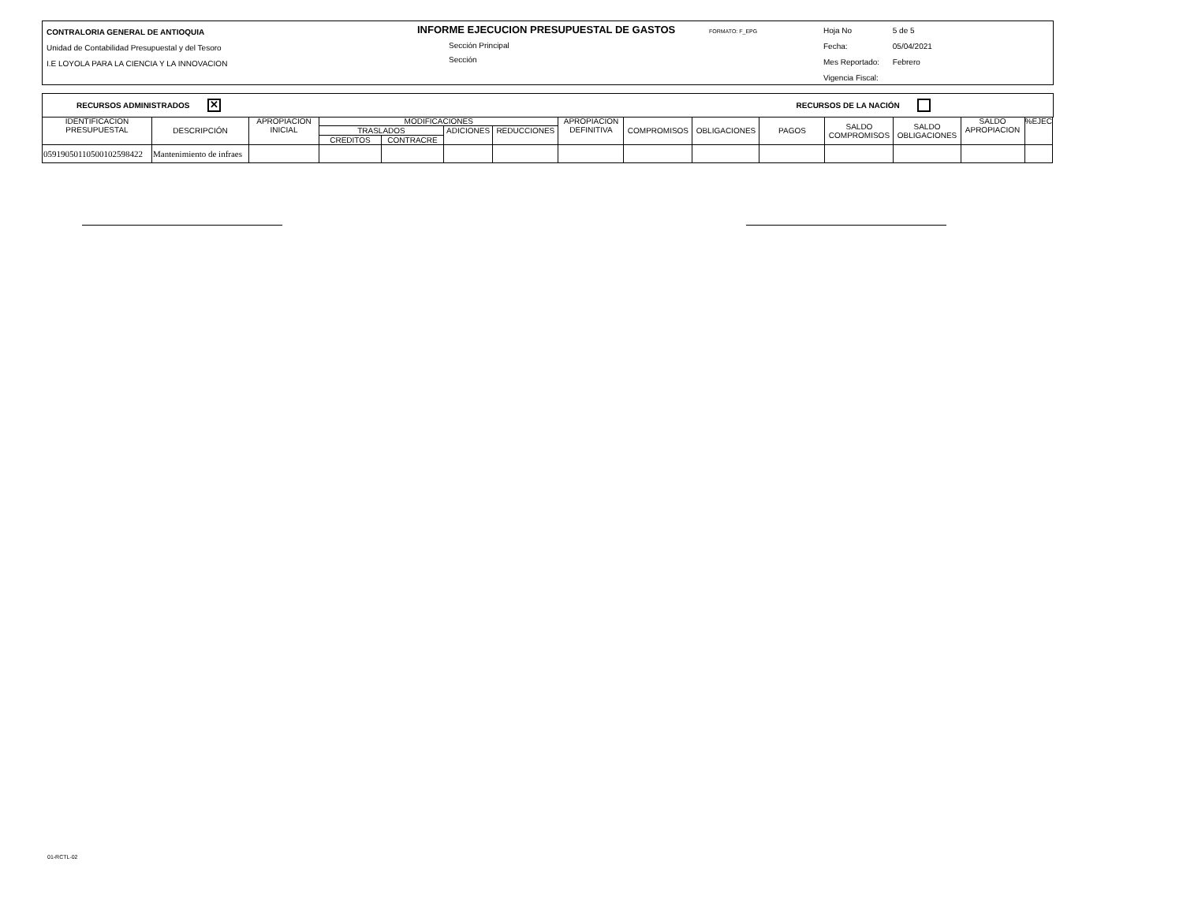CONTRALORIA GENERAL DE ANTIOQUIA
Unidad de Contabilidad Presupuestal y del Tesoro
I.E LOYOLA PARA LA CIENCIA Y LA INNOVACION
INFORME EJECUCION PRESUPUESTAL DE GASTOS FORMATO: F_EPG
Sección Principal
Sección
Hoja No 5 de 5
Fecha: 05/04/2021
Mes Reportado: Febrero
Vigencia Fiscal:
RECURSOS ADMINISTRADOS ✕ RECURSOS DE LA NACIÓN
| IDENTIFICACION PRESUPUESTAL | DESCRIPCIÓN | APROPIACION INICIAL | MODIFICACIONES | | | | APROPIACION DEFINITIVA | COMPROMISOS | OBLIGACIONES | PAGOS | SALDO COMPROMISOS | SALDO OBLIGACIONES | SALDO APROPIACION | %EJEC |
| --- | --- | --- | --- | --- | --- | --- | --- | --- | --- | --- | --- | --- | --- | --- |
| | | | TRASLADOS | | ADICIONES | REDUCCIONES | | | | | | | | |
| | | | CREDITOS | CONTRACRE | | | | | | | | | | |
| 0591905011050010259842​2 | Mantenimiento de infraes | | | | | | | | | | | | | |
01-RCTL-02